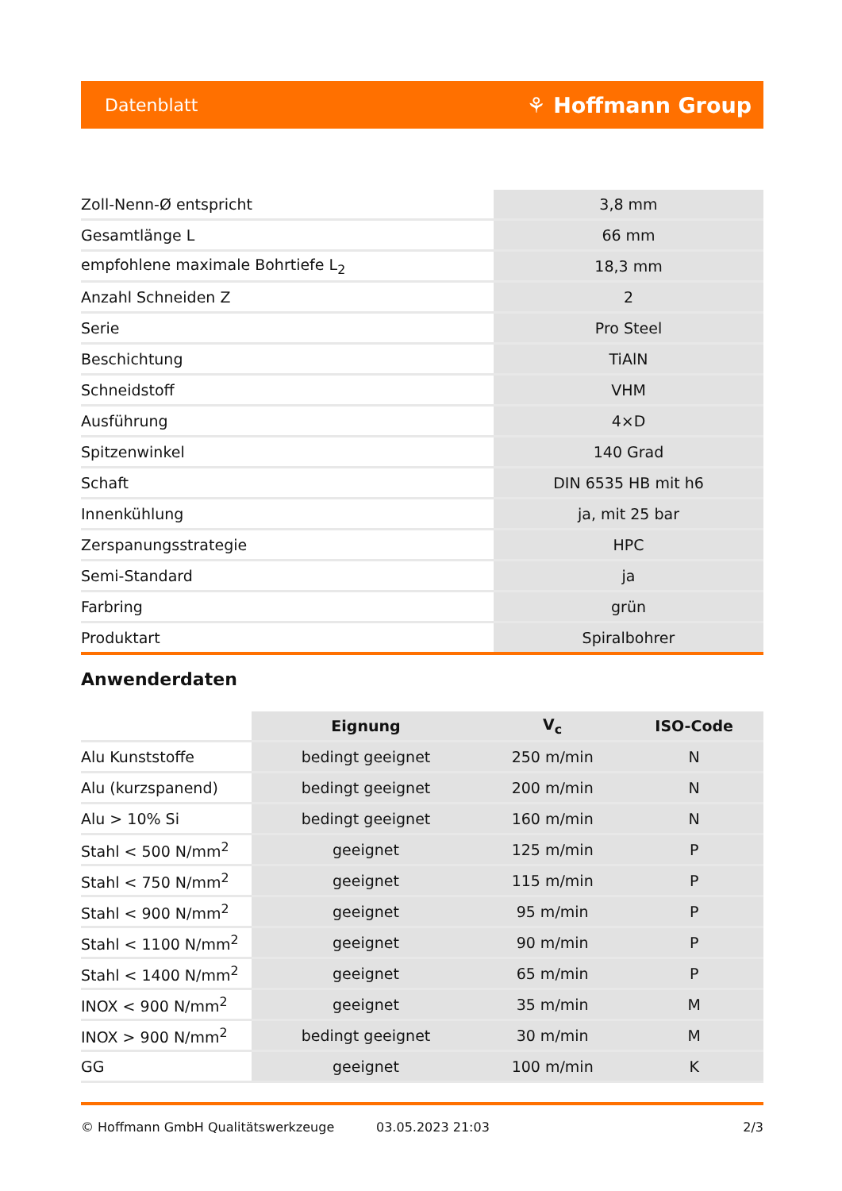Datenblatt ⚘ Hoffmann Group
| Zoll-Nenn-Ø entspricht | 3,8 mm |
| Gesamtlänge L | 66 mm |
| empfohlene maximale Bohrtiefe L<sub>2</sub> | 18,3 mm |
| Anzahl Schneiden Z | 2 |
| Serie | Pro Steel |
| Beschichtung | TiAlN |
| Schneidstoff | VHM |
| Ausführung | 4×D |
| Spitzenwinkel | 140 Grad |
| Schaft | DIN 6535 HB mit h6 |
| Innenkühlung | ja, mit 25 bar |
| Zerspanungsstrategie | HPC |
| Semi-Standard | ja |
| Farbring | grün |
| Produktart | Spiralbohrer |
Anwenderdaten
| | Eignung | V<sub>c</sub> | ISO-Code |
| --- | --- | --- | --- |
| Alu Kunststoffe | bedingt geeignet | 250 m/min | N |
| Alu (kurzspanend) | bedingt geeignet | 200 m/min | N |
| Alu > 10% Si | bedingt geeignet | 160 m/min | N |
| Stahl < 500 N/mm<sup>2</sup> | geeignet | 125 m/min | P |
| Stahl < 750 N/mm<sup>2</sup> | geeignet | 115 m/min | P |
| Stahl < 900 N/mm<sup>2</sup> | geeignet | 95 m/min | P |
| Stahl < 1100 N/mm<sup>2</sup> | geeignet | 90 m/min | P |
| Stahl < 1400 N/mm<sup>2</sup> | geeignet | 65 m/min | P |
| INOX < 900 N/mm<sup>2</sup> | geeignet | 35 m/min | M |
| INOX > 900 N/mm<sup>2</sup> | bedingt geeignet | 30 m/min | M |
| GG | geeignet | 100 m/min | K |
© Hoffmann GmbH Qualitätswerkzeuge 03.05.2023 21:03 2/3